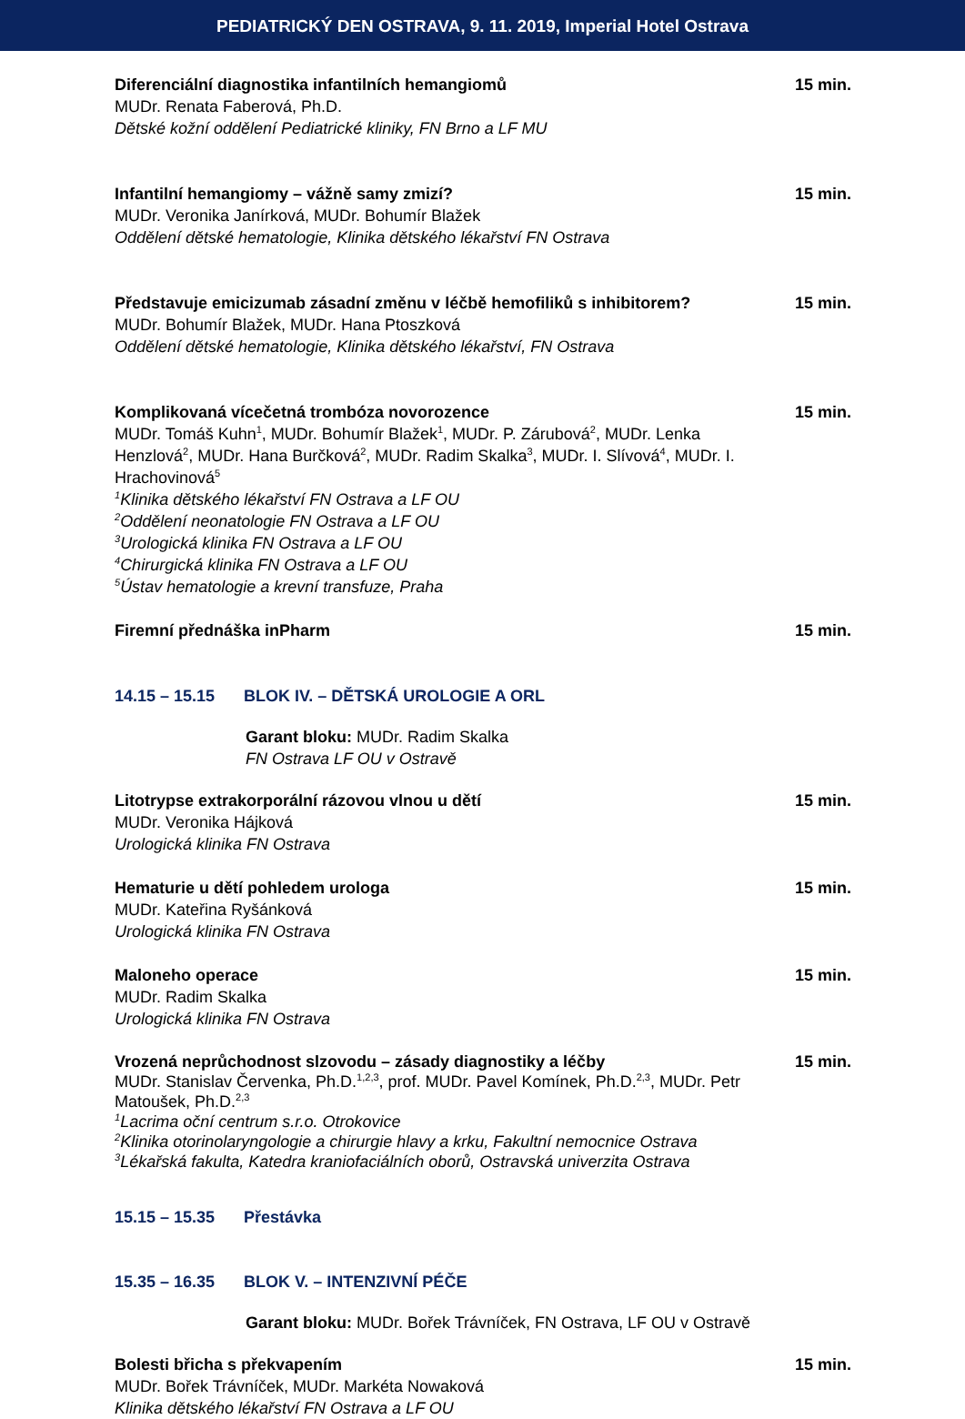PEDIATRICKÝ DEN OSTRAVA, 9. 11. 2019, Imperial Hotel Ostrava
Diferenciální diagnostika infantilních hemangiomů
MUDr. Renata Faberová, Ph.D.
Dětské kožní oddělení Pediatrické kliniky, FN Brno a LF MU
15 min.
Infantilní hemangiomy – vážně samy zmizí?
MUDr. Veronika Janírková, MUDr. Bohumír Blažek
Oddělení dětské hematologie, Klinika dětského lékařství FN Ostrava
15 min.
Představuje emicizumab zásadní změnu v léčbě hemofiliků s inhibitorem?
MUDr. Bohumír Blažek, MUDr. Hana Ptoszková
Oddělení dětské hematologie, Klinika dětského lékařství, FN Ostrava
15 min.
Komplikovaná vícečetná trombóza novorozence
MUDr. Tomáš Kuhn<sup>1</sup>, MUDr. Bohumír Blažek<sup>1</sup>, MUDr. P. Zárubová<sup>2</sup>, MUDr. Lenka Henzlová<sup>2</sup>, MUDr. Hana Burčková<sup>2</sup>, MUDr. Radim Skalka<sup>3</sup>, MUDr. I. Slívová<sup>4</sup>, MUDr. I. Hrachovinová<sup>5</sup>
<sup>1</sup> Klinika dětského lékařství FN Ostrava a LF OU
<sup>2</sup> Oddělení neonatologie FN Ostrava a LF OU
<sup>3</sup> Urologická klinika FN Ostrava a LF OU
<sup>4</sup> Chirurgická klinika FN Ostrava a LF OU
<sup>5</sup> Ústav hematologie a krevní transfuze, Praha
15 min.
Firemní přednáška inPharm 15 min.
14.15 – 15.15 BLOK IV. – DĚTSKÁ UROLOGIE A ORL
Garant bloku: MUDr. Radim Skalka
FN Ostrava LF OU v Ostravě
Litotrypse extrakorporální rázovou vlnou u dětí
MUDr. Veronika Hájková
Urologická klinika FN Ostrava
15 min.
Hematurie u dětí pohledem urologa
MUDr. Kateřina Ryšánková
Urologická klinika FN Ostrava
15 min.
Maloneho operace
MUDr. Radim Skalka
Urologická klinika FN Ostrava
15 min.
Vrozená neprůchodnost slzovodu – zásady diagnostiky a léčby
MUDr. Stanislav Červenka, Ph.D.<sup>1,2,3</sup>, prof. MUDr. Pavel Komínek, Ph.D.<sup>2,3</sup>, MUDr. Petr Matoušek, Ph.D.<sup>2,3</sup>
<sup>1</sup> Lacrima oční centrum s.r.o. Otrokovice
<sup>2</sup> Klinika otorinolaryngologie a chirurgie hlavy a krku, Fakultní nemocnice Ostrava
<sup>3</sup> Lékařská fakulta, Katedra kraniofaciálních oborů, Ostravská univerzita Ostrava
15 min.
15.15 – 15.35 Přestávka
15.35 – 16.35 BLOK V. – INTENZIVNÍ PÉČE
Garant bloku: MUDr. Bořek Trávníček, FN Ostrava, LF OU v Ostravě
Bolesti břicha s překvapením
MUDr. Bořek Trávníček, MUDr. Markéta Nowaková
Klinika dětského lékařství FN Ostrava a LF OU
15 min.